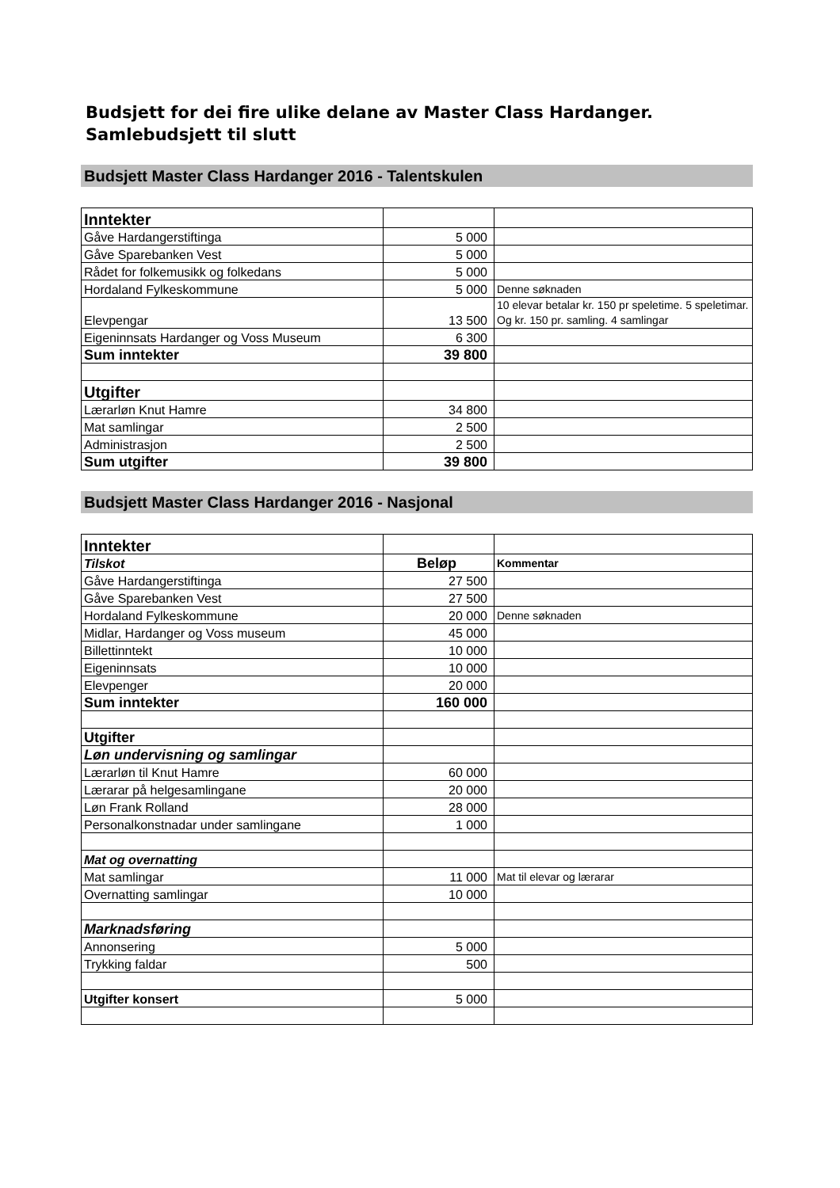Budsjett for dei fire ulike delane av Master Class Hardanger.
Samlebudsjett til slutt
Budsjett Master Class Hardanger 2016 - Talentskulen
| Inntekter | | |
| Gåve Hardangerstiftinga | 5 000 | |
| Gåve Sparebanken Vest | 5 000 | |
| Rådet for folkemusikk og folkedans | 5 000 | |
| Hordaland Fylkeskommune | 5 000 | Denne søknaden |
| Elevpengar | 13 500 | 10 elevar betalar kr. 150 pr speletime. 5 speletimar. Og kr. 150 pr. samling. 4 samlingar |
| Eigeninnsats Hardanger og Voss Museum | 6 300 | |
| Sum inntekter | 39 800 | |
| Utgifter | | |
| Lærarløn Knut Hamre | 34 800 | |
| Mat samlingar | 2 500 | |
| Administrasjon | 2 500 | |
| Sum utgifter | 39 800 | |
Budsjett Master Class Hardanger 2016 - Nasjonal
| Inntekter | | |
| Tilskot | Beløp | Kommentar |
| Gåve Hardangerstiftinga | 27 500 | |
| Gåve Sparebanken Vest | 27 500 | |
| Hordaland Fylkeskommune | 20 000 | Denne søknaden |
| Midlar, Hardanger og Voss museum | 45 000 | |
| Billettinntekt | 10 000 | |
| Eigeninnsats | 10 000 | |
| Elevpenger | 20 000 | |
| Sum inntekter | 160 000 | |
| Utgifter | | |
| Løn undervisning og samlingar | | |
| Lærarløn til Knut Hamre | 60 000 | |
| Lærarar på helgesamlingane | 20 000 | |
| Løn Frank Rolland | 28 000 | |
| Personalkonstnadar under samlingane | 1 000 | |
| Mat og overnatting | | |
| Mat samlingar | 11 000 | Mat til elevar og lærarar |
| Overnatting samlingar | 10 000 | |
| Marknadsføring | | |
| Annonsering | 5 000 | |
| Trykking faldar | 500 | |
| Utgifter konsert | 5 000 | |